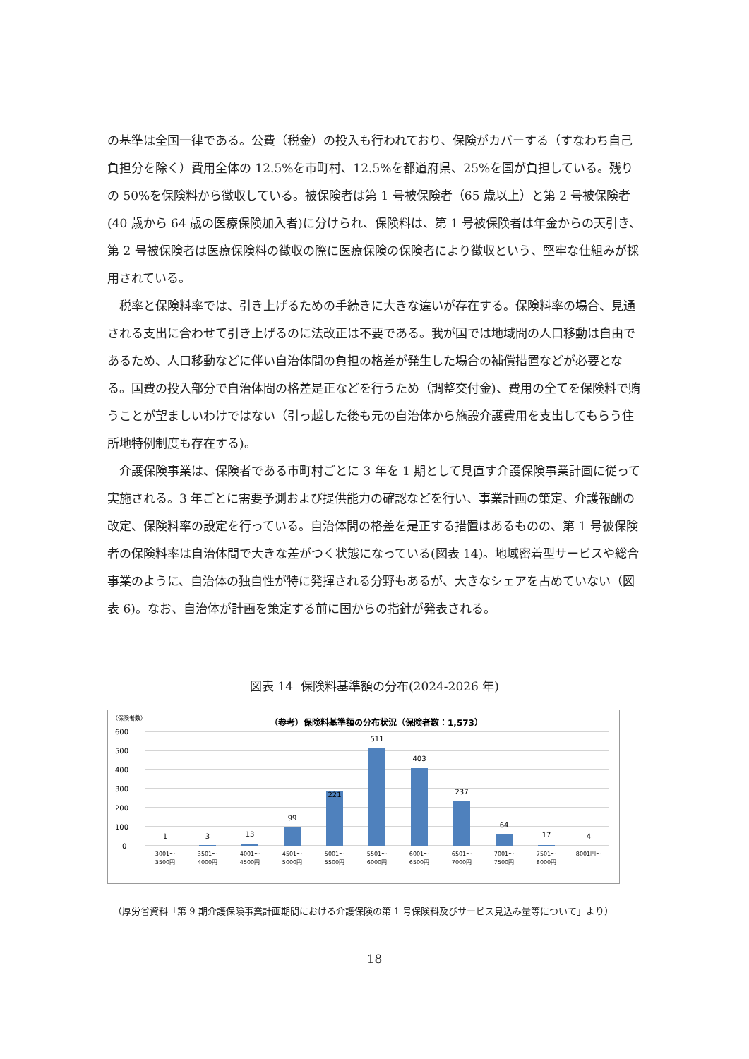の基準は全国一律である。公費（税金）の投入も行われており、保険がカバーする（すなわち自己負担分を除く）費用全体の 12.5%を市町村、12.5%を都道府県、25%を国が負担している。残りの 50%を保険料から徴収している。被保険者は第 1 号被保険者（65 歳以上）と第 2 号被保険者(40 歳から 64 歳の医療保険加入者)に分けられ、保険料は、第 1 号被保険者は年金からの天引き、第 2 号被保険者は医療保険料の徴収の際に医療保険の保険者により徴収という、堅牢な仕組みが採用されている。
　税率と保険料率では、引き上げるための手続きに大きな違いが存在する。保険料率の場合、見通される支出に合わせて引き上げるのに法改正は不要である。我が国では地域間の人口移動は自由であるため、人口移動などに伴い自治体間の負担の格差が発生した場合の補償措置などが必要となる。国費の投入部分で自治体間の格差是正などを行うため（調整交付金)、費用の全てを保険料で賄うことが望ましいわけではない（引っ越した後も元の自治体から施設介護費用を支出してもらう住所地特例制度も存在する)。
　介護保険事業は、保険者である市町村ごとに 3 年を 1 期として見直す介護保険事業計画に従って実施される。3 年ごとに需要予測および提供能力の確認などを行い、事業計画の策定、介護報酬の改定、保険料率の設定を行っている。自治体間の格差を是正する措置はあるものの、第 1 号被保険者の保険料率は自治体間で大きな差がつく状態になっている(図表 14)。地域密着型サービスや総合事業のように、自治体の独自性が特に発揮される分野もあるが、大きなシェアを占めていない（図表 6)。なお、自治体が計画を策定する前に国からの指針が発表される。
図表 14 保険料基準額の分布(2024-2026 年)
（保険者数）
（参考）保険料基準額の分布状況（保険者数：1,573）
600
500
400
300
200
100
0
1
3
13
99
221
511
403
237
64
17
4
3001～
3500円
3501～
4000円
4001～
4500円
4501～
5000円
5001～
5500円
5501～
6000円
6001～
6500円
6501～
7000円
7001～
7500円
7501～
8000円
8001円～
（厚労省資料「第 9 期介護保険事業計画期間における介護保険の第 1 号保険料及びサービス見込み量等について」より）
18